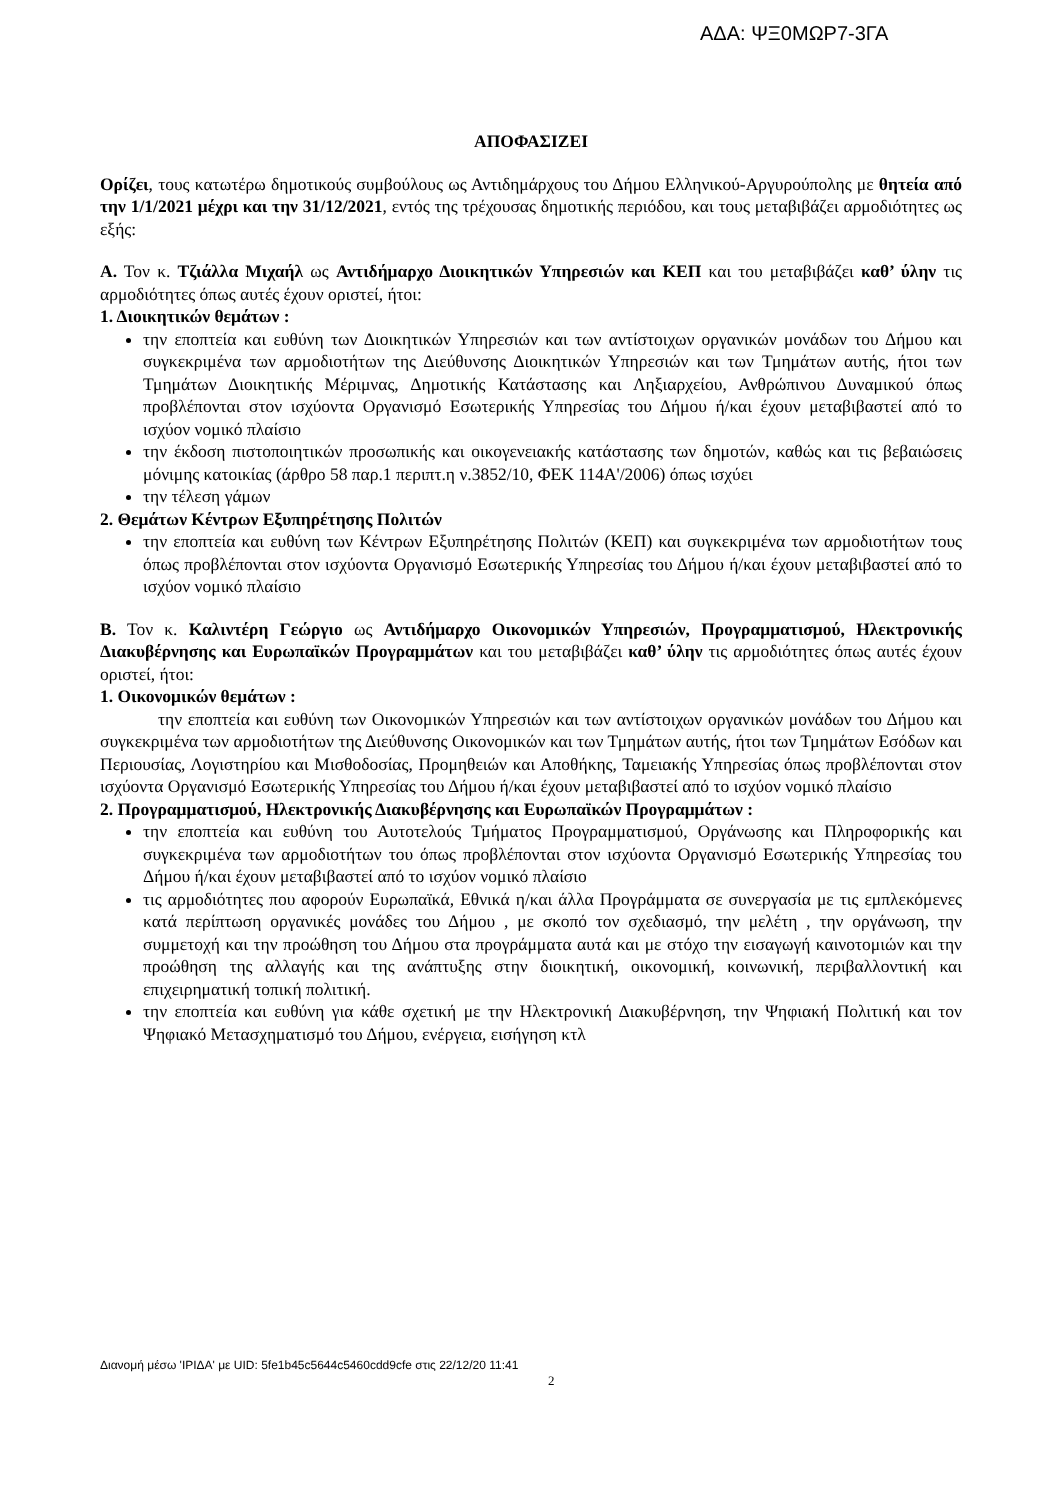ΑΔΑ: ΨΞ0ΜΩΡ7-3ΓΑ
ΑΠΟΦΑΣΙΖΕΙ
Ορίζει, τους κατωτέρω δημοτικούς συμβούλους ως Αντιδημάρχους του Δήμου Ελληνικού-Αργυρούπολης με θητεία από την 1/1/2021 μέχρι και την 31/12/2021, εντός της τρέχουσας δημοτικής περιόδου, και τους μεταβιβάζει αρμοδιότητες ως εξής:
Α. Τον κ. Τζιάλλα Μιχαήλ ως Αντιδήμαρχο Διοικητικών Υπηρεσιών και ΚΕΠ και του μεταβιβάζει καθ’ ύλην τις αρμοδιότητες όπως αυτές έχουν οριστεί, ήτοι:
1. Διοικητικών θεμάτων :
την εποπτεία και ευθύνη των Διοικητικών Υπηρεσιών και των αντίστοιχων οργανικών μονάδων του Δήμου και συγκεκριμένα των αρμοδιοτήτων της Διεύθυνσης Διοικητικών Υπηρεσιών και των Τμημάτων αυτής, ήτοι των Τμημάτων Διοικητικής Μέριμνας, Δημοτικής Κατάστασης και Ληξιαρχείου, Ανθρώπινου Δυναμικού όπως προβλέπονται στον ισχύοντα Οργανισμό Εσωτερικής Υπηρεσίας του Δήμου ή/και έχουν μεταβιβαστεί από το ισχύον νομικό πλαίσιο
την έκδοση πιστοποιητικών προσωπικής και οικογενειακής κατάστασης των δημοτών, καθώς και τις βεβαιώσεις μόνιμης κατοικίας (άρθρο 58 παρ.1 περιπτ.η ν.3852/10, ΦΕΚ 114Α'/2006) όπως ισχύει
την τέλεση γάμων
2. Θεμάτων Κέντρων Εξυπηρέτησης Πολιτών
την εποπτεία και ευθύνη των Κέντρων Εξυπηρέτησης Πολιτών (ΚΕΠ) και συγκεκριμένα των αρμοδιοτήτων τους όπως προβλέπονται στον ισχύοντα Οργανισμό Εσωτερικής Υπηρεσίας του Δήμου ή/και έχουν μεταβιβαστεί από το ισχύον νομικό πλαίσιο
Β. Τον κ. Καλιντέρη Γεώργιο ως Αντιδήμαρχο Οικονομικών Υπηρεσιών, Προγραμματισμού, Ηλεκτρονικής Διακυβέρνησης και Ευρωπαϊκών Προγραμμάτων και του μεταβιβάζει καθ’ ύλην τις αρμοδιότητες όπως αυτές έχουν οριστεί, ήτοι:
1. Οικονομικών θεμάτων :
την εποπτεία και ευθύνη των Οικονομικών Υπηρεσιών και των αντίστοιχων οργανικών μονάδων του Δήμου και συγκεκριμένα των αρμοδιοτήτων της Διεύθυνσης Οικονομικών και των Τμημάτων αυτής, ήτοι των Τμημάτων Εσόδων και Περιουσίας, Λογιστηρίου και Μισθοδοσίας, Προμηθειών και Αποθήκης, Ταμειακής Υπηρεσίας όπως προβλέπονται στον ισχύοντα Οργανισμό Εσωτερικής Υπηρεσίας του Δήμου ή/και έχουν μεταβιβαστεί από το ισχύον νομικό πλαίσιο
2. Προγραμματισμού, Ηλεκτρονικής Διακυβέρνησης και Ευρωπαϊκών Προγραμμάτων :
την εποπτεία και ευθύνη του Αυτοτελούς Τμήματος Προγραμματισμού, Οργάνωσης και Πληροφορικής και συγκεκριμένα των αρμοδιοτήτων του όπως προβλέπονται στον ισχύοντα Οργανισμό Εσωτερικής Υπηρεσίας του Δήμου ή/και έχουν μεταβιβαστεί από το ισχύον νομικό πλαίσιο
τις αρμοδιότητες που αφορούν Ευρωπαϊκά, Εθνικά η/και άλλα Προγράμματα σε συνεργασία με τις εμπλεκόμενες κατά περίπτωση οργανικές μονάδες του Δήμου , με σκοπό τον σχεδιασμό, την μελέτη , την οργάνωση, την συμμετοχή και την προώθηση του Δήμου στα προγράμματα αυτά και με στόχο την εισαγωγή καινοτομιών και την προώθηση της αλλαγής και της ανάπτυξης στην διοικητική, οικονομική, κοινωνική, περιβαλλοντική και επιχειρηματική τοπική πολιτική.
την εποπτεία και ευθύνη για κάθε σχετική με την Ηλεκτρονική Διακυβέρνηση, την Ψηφιακή Πολιτική και τον Ψηφιακό Μετασχηματισμό του Δήμου, ενέργεια, εισήγηση κτλ
Διανομή μέσω 'ΙΡΙΔΑ' με UID: 5fe1b45c5644c5460cdd9cfe στις 22/12/20 11:41
2